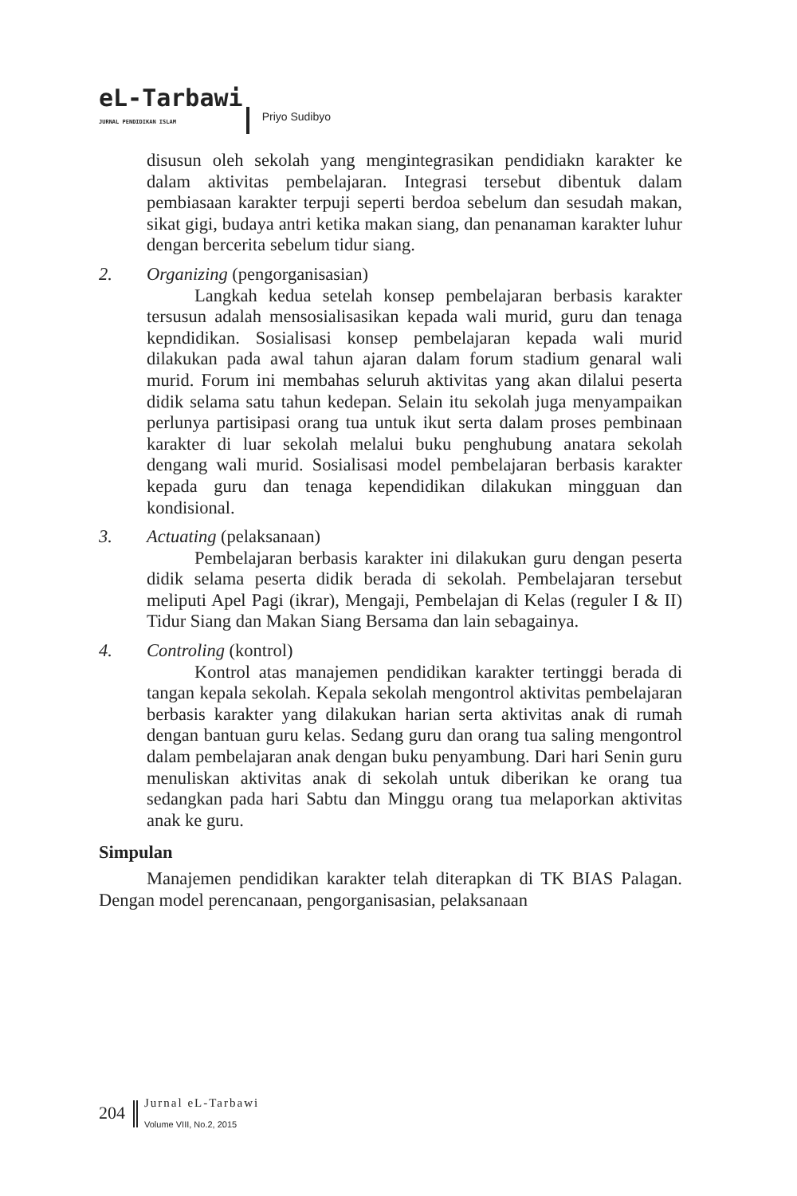eL-Tarbawi
JURNAL PENDIDIKAN ISLAM
Priyo Sudibyo
disusun oleh sekolah yang mengintegrasikan pendidiakn karakter ke dalam aktivitas pembelajaran. Integrasi tersebut dibentuk dalam pembiasaan karakter terpuji seperti berdoa sebelum dan sesudah makan, sikat gigi, budaya antri ketika makan siang, dan penanaman karakter luhur dengan bercerita sebelum tidur siang.
2. Organizing (pengorganisasian)
Langkah kedua setelah konsep pembelajaran berbasis karakter tersusun adalah mensosialisasikan kepada wali murid, guru dan tenaga kepndidikan. Sosialisasi konsep pembelajaran kepada wali murid dilakukan pada awal tahun ajaran dalam forum stadium genaral wali murid. Forum ini membahas seluruh aktivitas yang akan dilalui peserta didik selama satu tahun kedepan. Selain itu sekolah juga menyampaikan perlunya partisipasi orang tua untuk ikut serta dalam proses pembinaan karakter di luar sekolah melalui buku penghubung anatara sekolah dengang wali murid. Sosialisasi model pembelajaran berbasis karakter kepada guru dan tenaga kependidikan dilakukan mingguan dan kondisional.
3. Actuating (pelaksanaan)
Pembelajaran berbasis karakter ini dilakukan guru dengan peserta didik selama peserta didik berada di sekolah. Pembelajaran tersebut meliputi Apel Pagi (ikrar), Mengaji, Pembelajan di Kelas (reguler I & II) Tidur Siang dan Makan Siang Bersama dan lain sebagainya.
4. Controling (kontrol)
Kontrol atas manajemen pendidikan karakter tertinggi berada di tangan kepala sekolah. Kepala sekolah mengontrol aktivitas pembelajaran berbasis karakter yang dilakukan harian serta aktivitas anak di rumah dengan bantuan guru kelas. Sedang guru dan orang tua saling mengontrol dalam pembelajaran anak dengan buku penyambung. Dari hari Senin guru menuliskan aktivitas anak di sekolah untuk diberikan ke orang tua sedangkan pada hari Sabtu dan Minggu orang tua melaporkan aktivitas anak ke guru.
Simpulan
Manajemen pendidikan karakter telah diterapkan di TK BIAS Palagan. Dengan model perencanaan, pengorganisasian, pelaksanaan
204
Jurnal eL-Tarbawi
Volume VIII, No.2, 2015